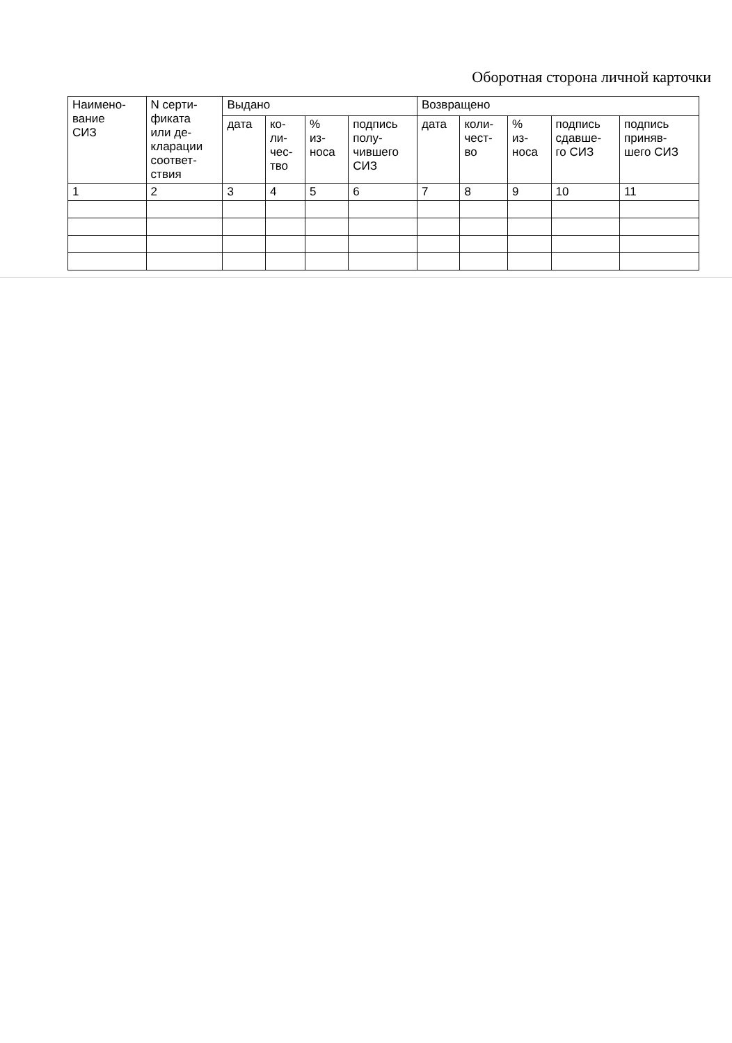Оборотная сторона личной карточки
| Наимено- вание СИЗ | N серти- фиката или де- кларации соответ- ствия | Выдано | | | | Возвращено | | | | |
| --- | --- | --- | --- | --- | --- | --- | --- | --- | --- | --- |
| | | дата | ко- ли- чес- тво | % из- носа | подпись полу- чившего СИЗ | дата | коли- чест- во | % из- носа | подпись сдавше- го СИЗ | подпись приняв- шего СИЗ |
| 1 | 2 | 3 | 4 | 5 | 6 | 7 | 8 | 9 | 10 | 11 |